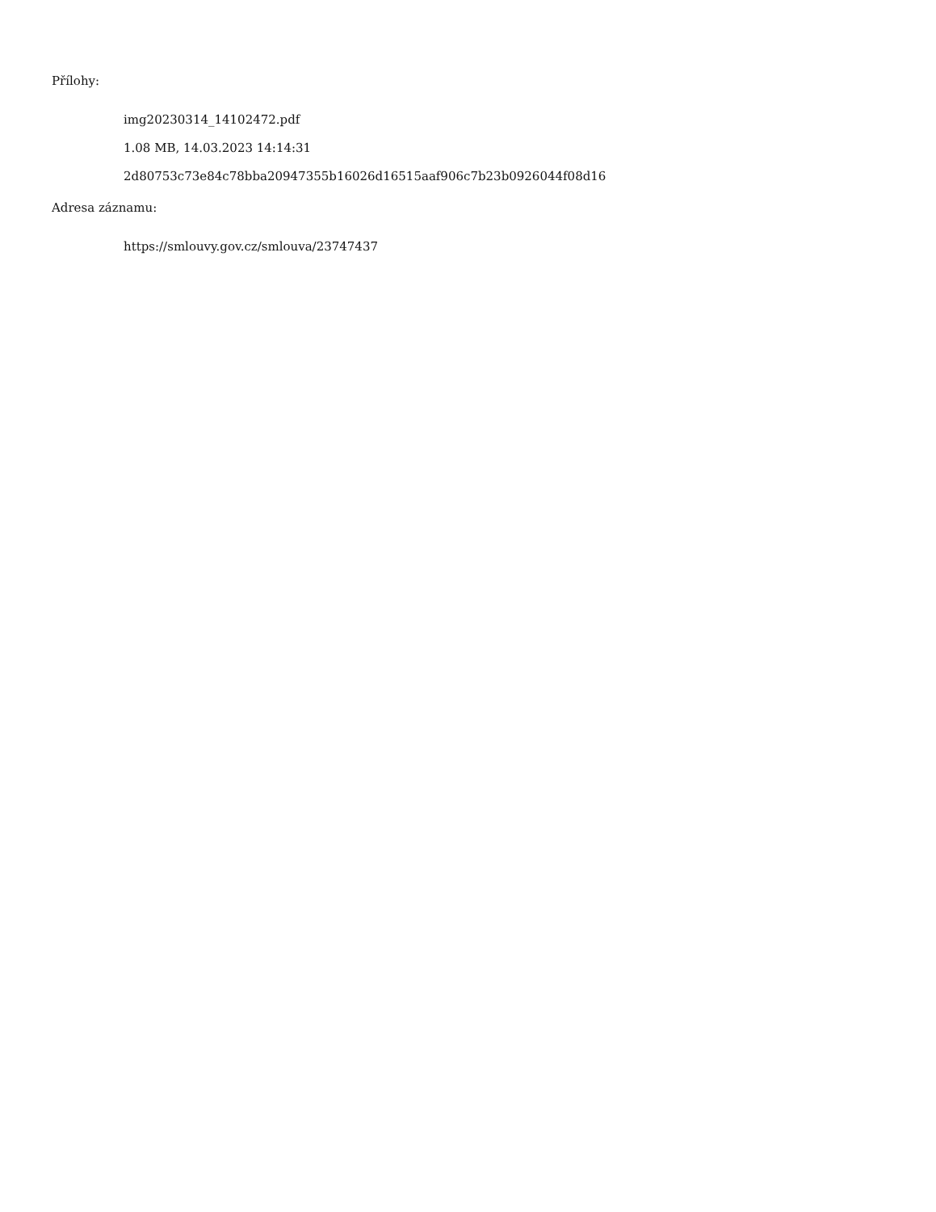Přílohy:
img20230314_14102472.pdf
1.08 MB, 14.03.2023 14:14:31
2d80753c73e84c78bba20947355b16026d16515aaf906c7b23b0926044f08d16
Adresa záznamu:
https://smlouvy.gov.cz/smlouva/23747437